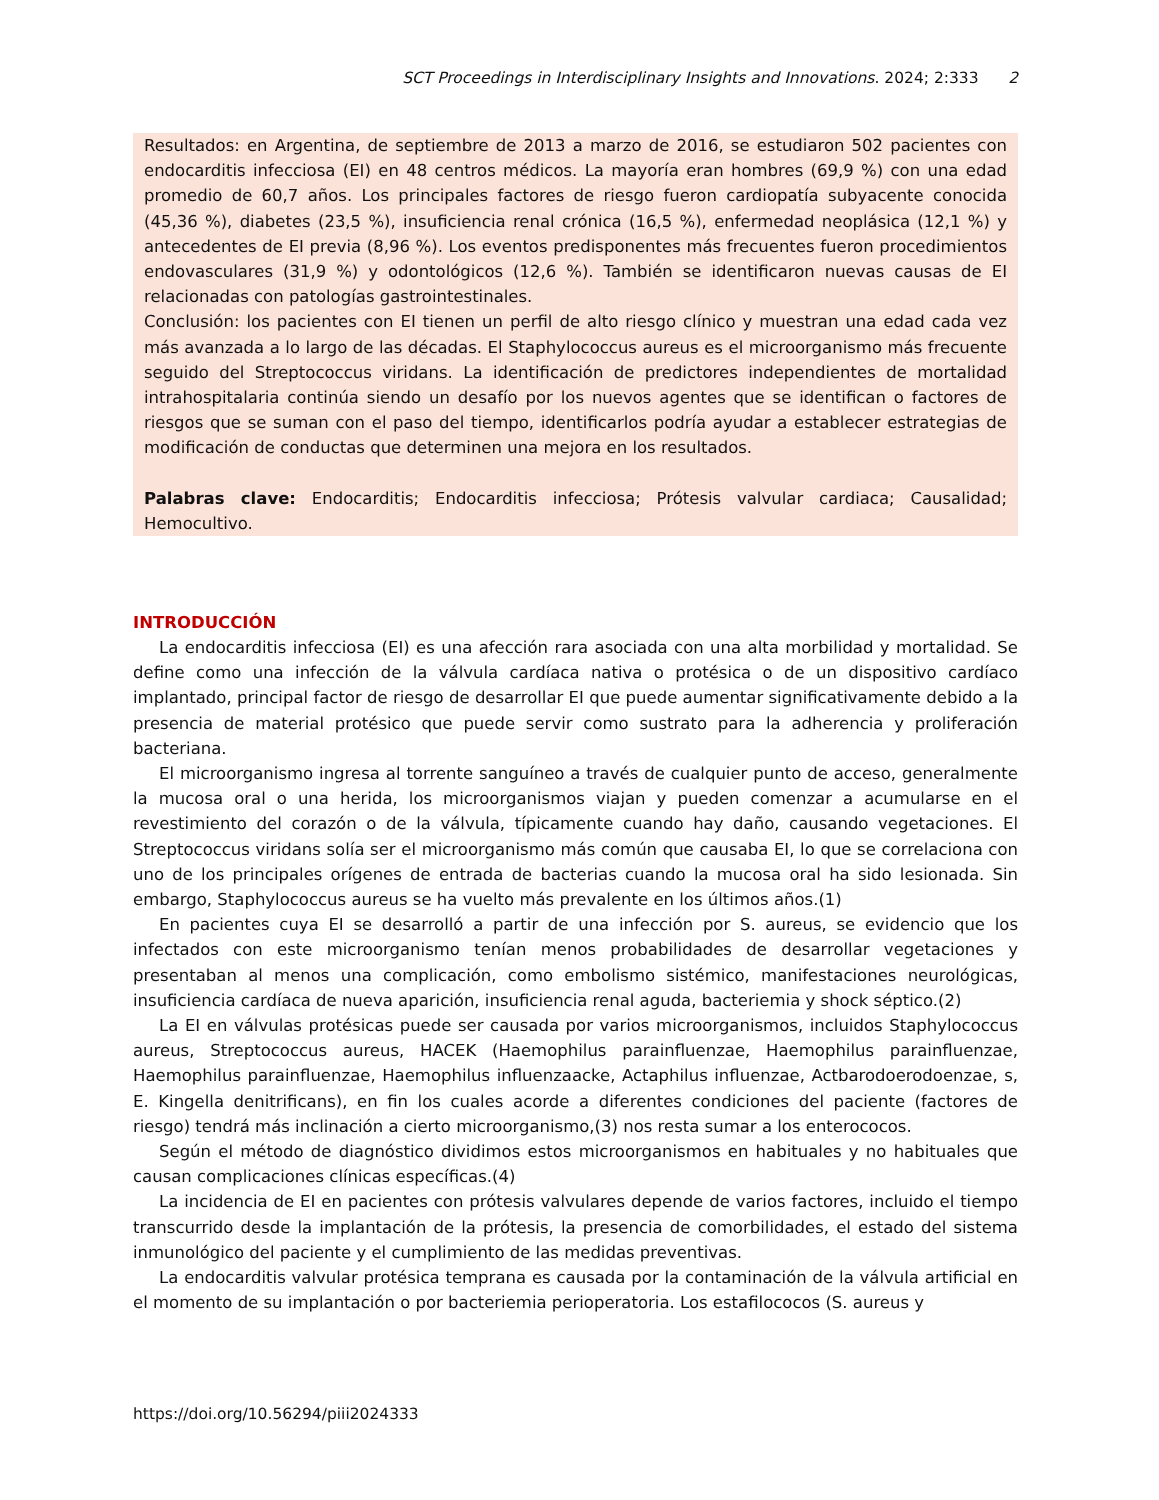SCT Proceedings in Interdisciplinary Insights and Innovations. 2024; 2:333 2
Resultados: en Argentina, de septiembre de 2013 a marzo de 2016, se estudiaron 502 pacientes con endocarditis infecciosa (EI) en 48 centros médicos. La mayoría eran hombres (69,9 %) con una edad promedio de 60,7 años. Los principales factores de riesgo fueron cardiopatía subyacente conocida (45,36 %), diabetes (23,5 %), insuficiencia renal crónica (16,5 %), enfermedad neoplásica (12,1 %) y antecedentes de EI previa (8,96 %). Los eventos predisponentes más frecuentes fueron procedimientos endovasculares (31,9 %) y odontológicos (12,6 %). También se identificaron nuevas causas de EI relacionadas con patologías gastrointestinales.
Conclusión: los pacientes con EI tienen un perfil de alto riesgo clínico y muestran una edad cada vez más avanzada a lo largo de las décadas. El Staphylococcus aureus es el microorganismo más frecuente seguido del Streptococcus viridans. La identificación de predictores independientes de mortalidad intrahospitalaria continúa siendo un desafío por los nuevos agentes que se identifican o factores de riesgos que se suman con el paso del tiempo, identificarlos podría ayudar a establecer estrategias de modificación de conductas que determinen una mejora en los resultados.
Palabras clave: Endocarditis; Endocarditis infecciosa; Prótesis valvular cardiaca; Causalidad; Hemocultivo.
INTRODUCCIÓN
La endocarditis infecciosa (EI) es una afección rara asociada con una alta morbilidad y mortalidad. Se define como una infección de la válvula cardíaca nativa o protésica o de un dispositivo cardíaco implantado, principal factor de riesgo de desarrollar EI que puede aumentar significativamente debido a la presencia de material protésico que puede servir como sustrato para la adherencia y proliferación bacteriana.
El microorganismo ingresa al torrente sanguíneo a través de cualquier punto de acceso, generalmente la mucosa oral o una herida, los microorganismos viajan y pueden comenzar a acumularse en el revestimiento del corazón o de la válvula, típicamente cuando hay daño, causando vegetaciones. El Streptococcus viridans solía ser el microorganismo más común que causaba EI, lo que se correlaciona con uno de los principales orígenes de entrada de bacterias cuando la mucosa oral ha sido lesionada. Sin embargo, Staphylococcus aureus se ha vuelto más prevalente en los últimos años.(1)
En pacientes cuya EI se desarrolló a partir de una infección por S. aureus, se evidencio que los infectados con este microorganismo tenían menos probabilidades de desarrollar vegetaciones y presentaban al menos una complicación, como embolismo sistémico, manifestaciones neurológicas, insuficiencia cardíaca de nueva aparición, insuficiencia renal aguda, bacteriemia y shock séptico.(2)
La EI en válvulas protésicas puede ser causada por varios microorganismos, incluidos Staphylococcus aureus, Streptococcus aureus, HACEK (Haemophilus parainfluenzae, Haemophilus parainfluenzae, Haemophilus parainfluenzae, Haemophilus influenzaacke, Actaphilus influenzae, Actbarodoerodoenzae, s, E. Kingella denitrificans), en fin los cuales acorde a diferentes condiciones del paciente (factores de riesgo) tendrá más inclinación a cierto microorganismo,(3) nos resta sumar a los enterococos.
Según el método de diagnóstico dividimos estos microorganismos en habituales y no habituales que causan complicaciones clínicas específicas.(4)
La incidencia de EI en pacientes con prótesis valvulares depende de varios factores, incluido el tiempo transcurrido desde la implantación de la prótesis, la presencia de comorbilidades, el estado del sistema inmunológico del paciente y el cumplimiento de las medidas preventivas.
La endocarditis valvular protésica temprana es causada por la contaminación de la válvula artificial en el momento de su implantación o por bacteriemia perioperatoria. Los estafilococos (S. aureus y
https://doi.org/10.56294/piii2024333